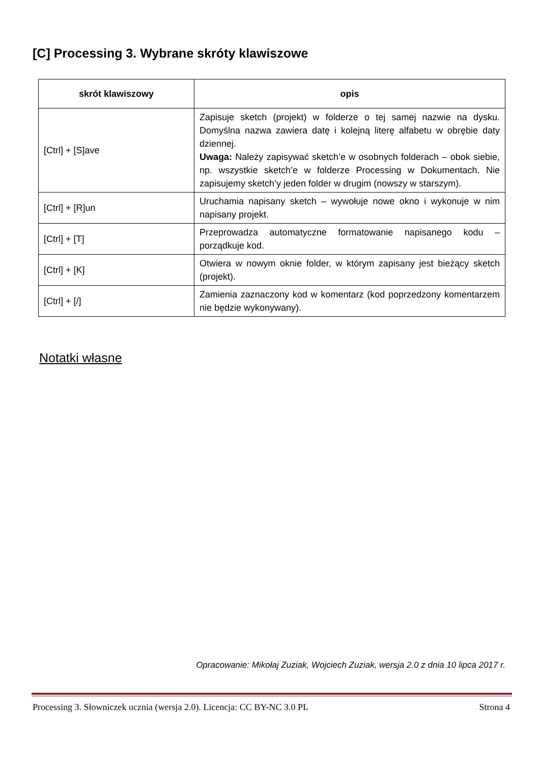[C] Processing 3. Wybrane skróty klawiszowe
| skrót klawiszowy | opis |
| --- | --- |
| [Ctrl] + [S]ave | Zapisuje sketch (projekt) w folderze o tej samej nazwie na dysku. Domyślna nazwa zawiera datę i kolejną literę alfabetu w obrębie daty dziennej. Uwaga: Należy zapisywać sketch’e w osobnych folderach – obok siebie, np. wszystkie sketch’e w folderze Processing w Dokumentach. Nie zapisujemy sketch’y jeden folder w drugim (nowszy w starszym). |
| [Ctrl] + [R]un | Uruchamia napisany sketch – wywołuje nowe okno i wykonuje w nim napisany projekt. |
| [Ctrl] + [T] | Przeprowadza automatyczne formatowanie napisanego kodu – porządkuje kod. |
| [Ctrl] + [K] | Otwiera w nowym oknie folder, w którym zapisany jest bieżący sketch (projekt). |
| [Ctrl] + [/] | Zamienia zaznaczony kod w komentarz (kod poprzedzony komentarzem nie będzie wykonywany). |
Notatki własne
Opracowanie: Mikołaj Zuziak, Wojciech Zuziak, wersja 2.0 z dnia 10 lipca 2017 r.
Processing 3. Słowniczek ucznia (wersja 2.0). Licencja: CC BY-NC 3.0 PL Strona 4